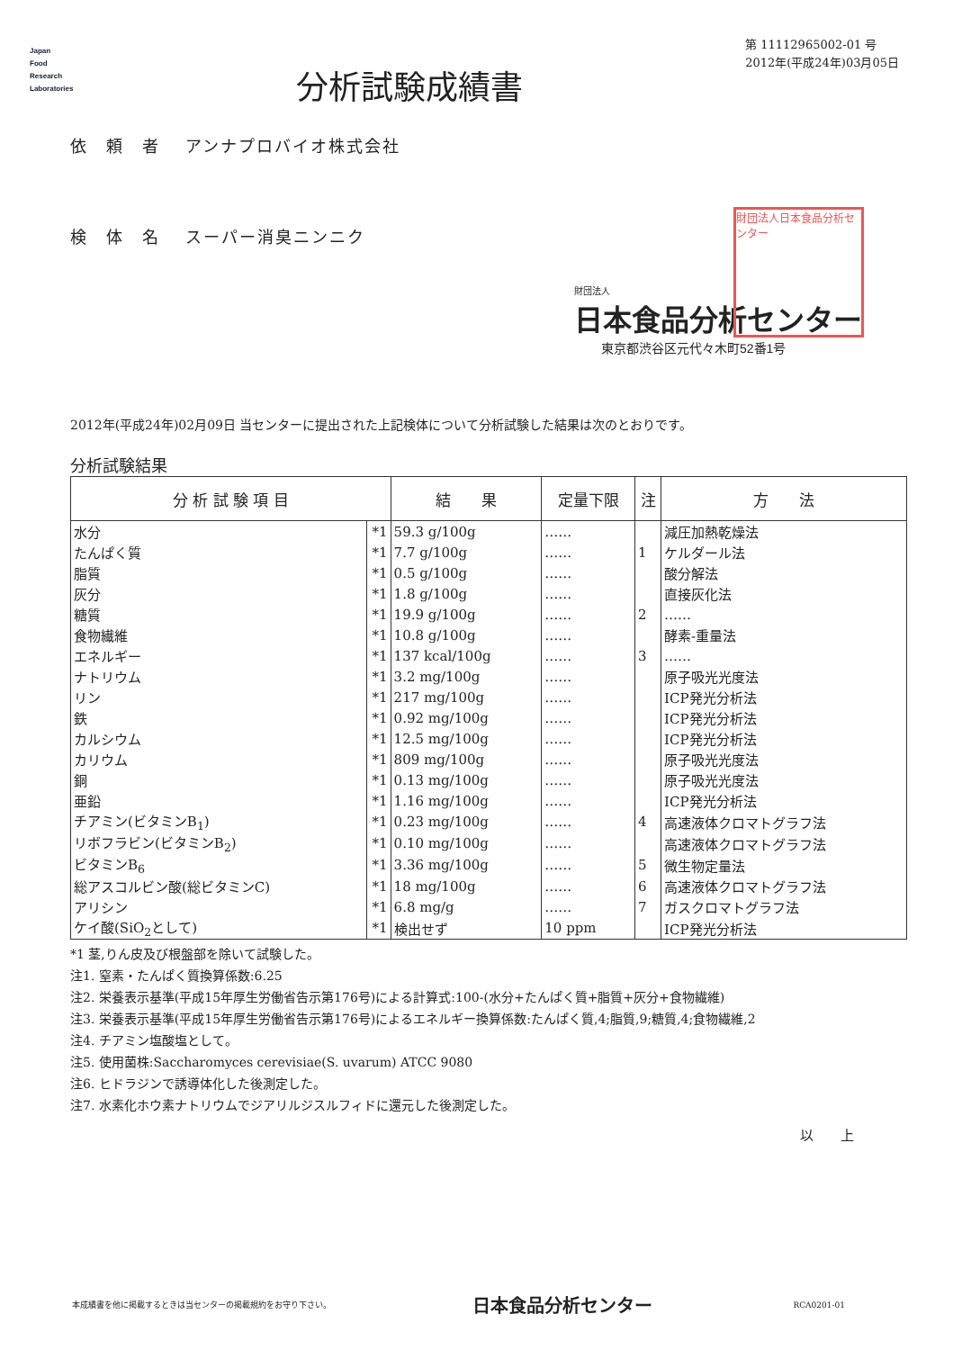Japan
Food
Research
Laboratories
分析試験成績書
第 11112965002-01 号
2012年(平成24年)03月05日
依　頼　者　 アンナプロバイオ株式会社
検　体　名　 スーパー消臭ニンニク
財団法人
日本食品分析センター
東京都渋谷区元代々木町52番1号
財団法人日本食品分析センター
2012年(平成24年)02月09日 当センターに提出された上記検体について分析試験した結果は次のとおりです。
分析試験結果
| 分 析 試 験 項 目 | | 結 果 | 定量下限 | 注 | 方 法 |
| --- | --- | --- | --- | --- | --- |
| 水分 | *1 | 59.3 g/100g | …… | | 減圧加熱乾燥法 |
| たんぱく質 | *1 | 7.7 g/100g | …… | 1 | ケルダール法 |
| 脂質 | *1 | 0.5 g/100g | …… | | 酸分解法 |
| 灰分 | *1 | 1.8 g/100g | …… | | 直接灰化法 |
| 糖質 | *1 | 19.9 g/100g | …… | 2 | …… |
| 食物繊維 | *1 | 10.8 g/100g | …… | | 酵素-重量法 |
| エネルギー | *1 | 137 kcal/100g | …… | 3 | …… |
| ナトリウム | *1 | 3.2 mg/100g | …… | | 原子吸光光度法 |
| リン | *1 | 217 mg/100g | …… | | ICP発光分析法 |
| 鉄 | *1 | 0.92 mg/100g | …… | | ICP発光分析法 |
| カルシウム | *1 | 12.5 mg/100g | …… | | ICP発光分析法 |
| カリウム | *1 | 809 mg/100g | …… | | 原子吸光光度法 |
| 銅 | *1 | 0.13 mg/100g | …… | | 原子吸光光度法 |
| 亜鉛 | *1 | 1.16 mg/100g | …… | | ICP発光分析法 |
| チアミン(ビタミンB<sub>1</sub>) | *1 | 0.23 mg/100g | …… | 4 | 高速液体クロマトグラフ法 |
| リボフラビン(ビタミンB<sub>2</sub>) | *1 | 0.10 mg/100g | …… | | 高速液体クロマトグラフ法 |
| ビタミンB<sub>6</sub> | *1 | 3.36 mg/100g | …… | 5 | 微生物定量法 |
| 総アスコルビン酸(総ビタミンC) | *1 | 18 mg/100g | …… | 6 | 高速液体クロマトグラフ法 |
| アリシン | *1 | 6.8 mg/g | …… | 7 | ガスクロマトグラフ法 |
| ケイ酸(SiO<sub>2</sub>として) | *1 | 検出せず | 10 ppm | | ICP発光分析法 |
*1 茎,りん皮及び根盤部を除いて試験した。
注1. 窒素・たんぱく質換算係数:6.25
注2. 栄養表示基準(平成15年厚生労働省告示第176号)による計算式:100-(水分+たんぱく質+脂質+灰分+食物繊維)
注3. 栄養表示基準(平成15年厚生労働省告示第176号)によるエネルギー換算係数:たんぱく質,4;脂質,9;糖質,4;食物繊維,2
注4. チアミン塩酸塩として。
注5. 使用菌株:Saccharomyces cerevisiae(S. uvarum) ATCC 9080
注6. ヒドラジンで誘導体化した後測定した。
注7. 水素化ホウ素ナトリウムでジアリルジスルフィドに還元した後測定した。
以　　上
本成績書を他に掲載するときは当センターの掲載規約をお守り下さい。 日本食品分析センター RCA0201-01